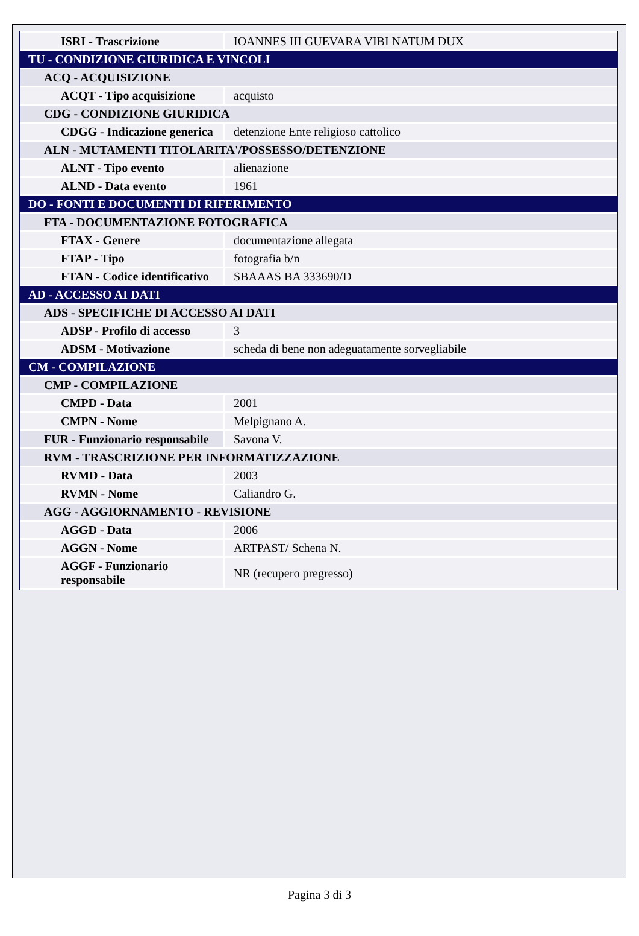| ISRI - Trascrizione | IOANNES III GUEVARA VIBI NATUM DUX |
| TU - CONDIZIONE GIURIDICA E VINCOLI | |
| ACQ - ACQUISIZIONE | |
| ACQT - Tipo acquisizione | acquisto |
| CDG - CONDIZIONE GIURIDICA | |
| CDGG - Indicazione generica | detenzione Ente religioso cattolico |
| ALN - MUTAMENTI TITOLARITA'/POSSESSO/DETENZIONE | |
| ALNT - Tipo evento | alienazione |
| ALND - Data evento | 1961 |
| DO - FONTI E DOCUMENTI DI RIFERIMENTO | |
| FTA - DOCUMENTAZIONE FOTOGRAFICA | |
| FTAX - Genere | documentazione allegata |
| FTAP - Tipo | fotografia b/n |
| FTAN - Codice identificativo | SBAAAS BA 333690/D |
| AD - ACCESSO AI DATI | |
| ADS - SPECIFICHE DI ACCESSO AI DATI | |
| ADSP - Profilo di accesso | 3 |
| ADSM - Motivazione | scheda di bene non adeguatamente sorvegliabile |
| CM - COMPILAZIONE | |
| CMP - COMPILAZIONE | |
| CMPD - Data | 2001 |
| CMPN - Nome | Melpignano A. |
| FUR - Funzionario responsabile | Savona V. |
| RVM - TRASCRIZIONE PER INFORMATIZZAZIONE | |
| RVMD - Data | 2003 |
| RVMN - Nome | Caliandro G. |
| AGG - AGGIORNAMENTO - REVISIONE | |
| AGGD - Data | 2006 |
| AGGN - Nome | ARTPAST/ Schena N. |
| AGGF - Funzionario responsabile | NR (recupero pregresso) |
Pagina 3 di 3